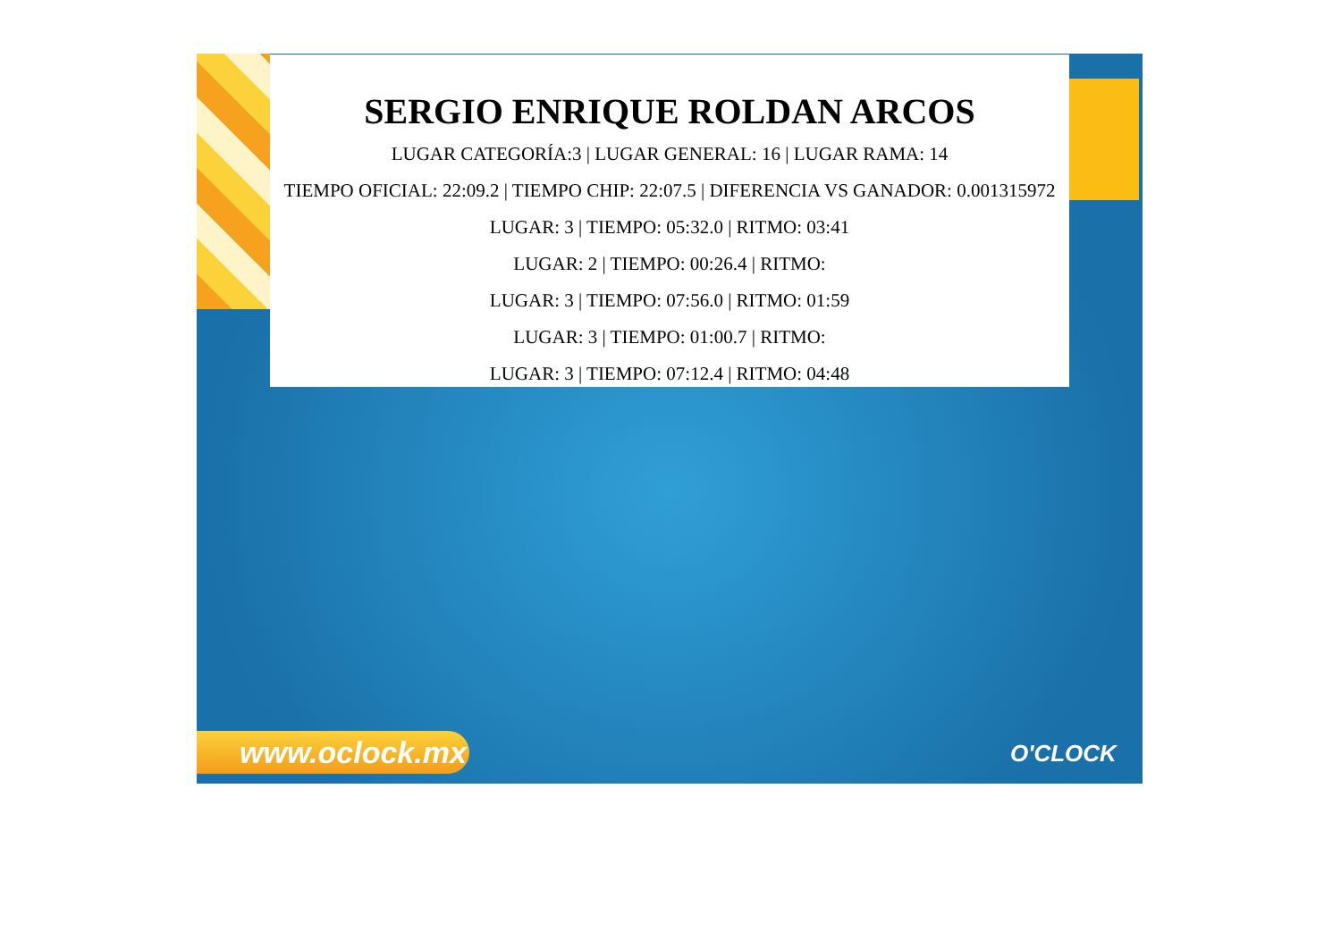www.oclock.mx O'CLOCK
SERGIO ENRIQUE ROLDAN ARCOS
LUGAR CATEGORÍA:3 | LUGAR GENERAL: 16 | LUGAR RAMA: 14
TIEMPO OFICIAL: 22:09.2 | TIEMPO CHIP: 22:07.5 | DIFERENCIA VS GANADOR: 0.001315972
LUGAR: 3 | TIEMPO: 05:32.0 | RITMO: 03:41
LUGAR: 2 | TIEMPO: 00:26.4 | RITMO:
LUGAR: 3 | TIEMPO: 07:56.0 | RITMO: 01:59
LUGAR: 3 | TIEMPO: 01:00.7 | RITMO:
LUGAR: 3 | TIEMPO: 07:12.4 | RITMO: 04:48